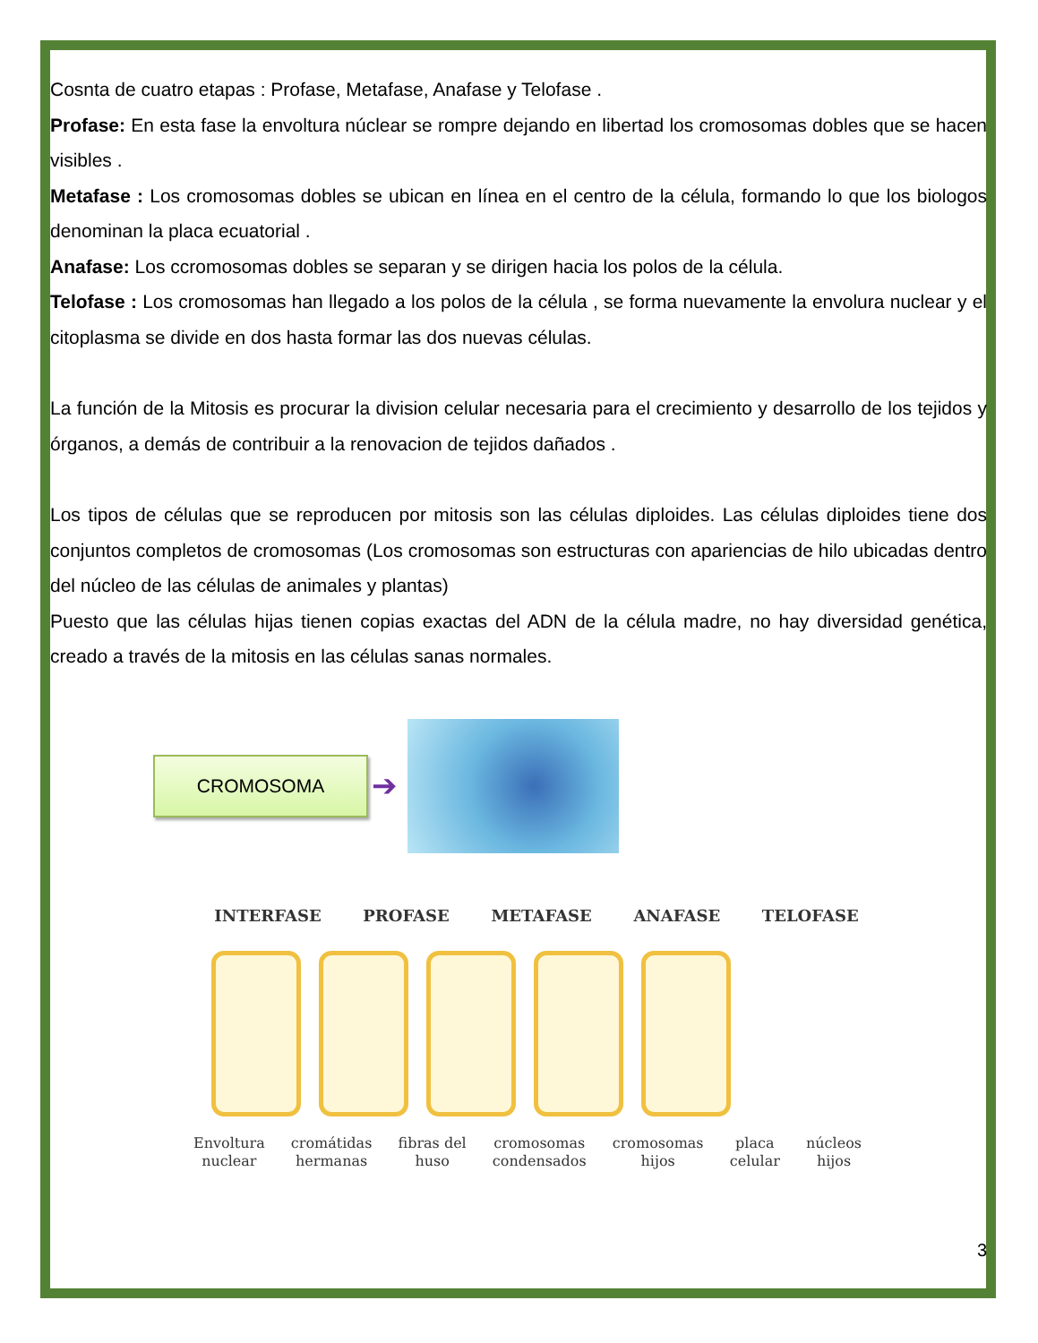Cosnta de cuatro etapas : Profase, Metafase, Anafase y Telofase .
Profase: En esta fase la envoltura núclear se rompre dejando en libertad los cromosomas dobles que se hacen visibles .
Metafase : Los cromosomas dobles se ubican en línea en el centro de la célula, formando lo que los biologos denominan la placa ecuatorial .
Anafase: Los ccromosomas dobles se separan y se dirigen hacia los polos de la célula.
Telofase : Los cromosomas han llegado a los polos de la célula , se forma nuevamente la envolura nuclear y el citoplasma se divide en dos hasta formar las dos nuevas células.
La función de la Mitosis es procurar la division celular necesaria para el crecimiento y desarrollo de los tejidos y órganos, a demás de contribuir a la renovacion de tejidos dañados .
Los tipos de células que se reproducen por mitosis son las células diploides. Las células diploides tiene dos conjuntos completos de cromosomas (Los cromosomas son estructuras con apariencias de hilo ubicadas dentro del núcleo de las células de animales y plantas)
Puesto que las células hijas tienen copias exactas del ADN de la célula madre, no hay diversidad genética, creado a través de la mitosis en las células sanas normales.
CROMOSOMA
➔
INTERFASE PROFASE METAFASE ANAFASE TELOFASE
Envoltura
nuclear cromátidas
hermanas fibras del
huso cromosomas
condensados cromosomas
hijos placa
celular núcleos
hijos
3